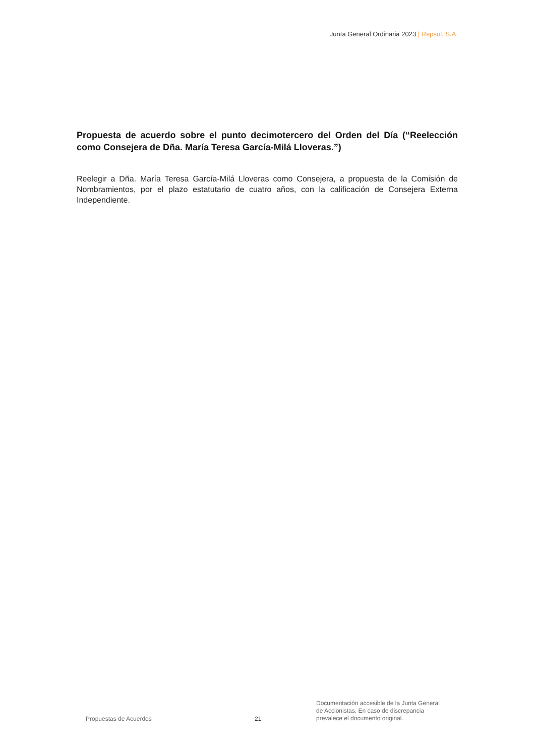Junta General Ordinaria 2023 | Repsol, S.A.
Propuesta de acuerdo sobre el punto decimotercero del Orden del Día (“Reelección como Consejera de Dña. María Teresa García-Milá Lloveras.”)
Reelegir a Dña. María Teresa García-Milá Lloveras como Consejera, a propuesta de la Comisión de Nombramientos, por el plazo estatutario de cuatro años, con la calificación de Consejera Externa Independiente.
Propuestas de Acuerdos
21
Documentación accesible de la Junta General
de Accionistas. En caso de discrepancia
prevalece el documento original.